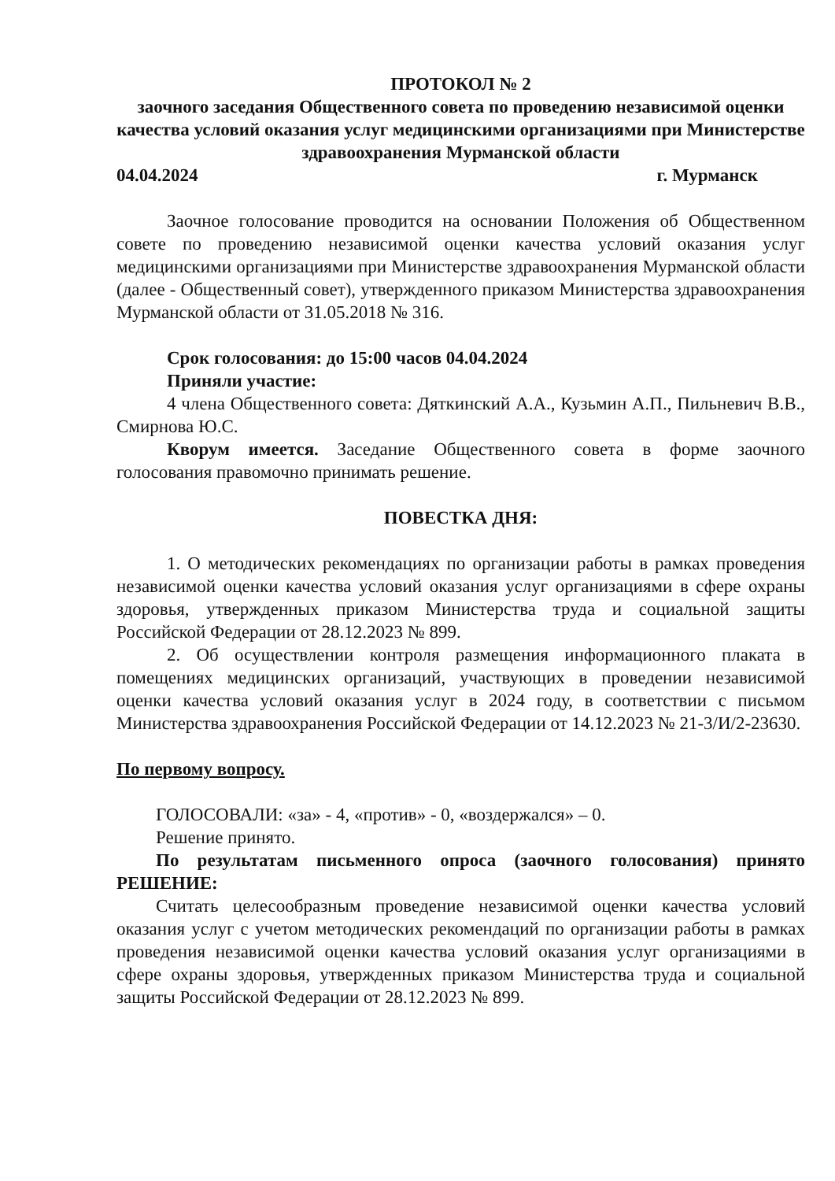ПРОТОКОЛ № 2
заочного заседания Общественного совета по проведению независимой оценки качества условий оказания услуг медицинскими организациями при Министерстве здравоохранения Мурманской области
04.04.2024 г. Мурманск
Заочное голосование проводится на основании Положения об Общественном совете по проведению независимой оценки качества условий оказания услуг медицинскими организациями при Министерстве здравоохранения Мурманской области (далее - Общественный совет), утвержденного приказом Министерства здравоохранения Мурманской области от 31.05.2018 № 316.
Срок голосования: до 15:00 часов 04.04.2024
Приняли участие:
4 члена Общественного совета: Дяткинский А.А., Кузьмин А.П., Пильневич В.В., Смирнова Ю.С.
Кворум имеется. Заседание Общественного совета в форме заочного голосования правомочно принимать решение.
ПОВЕСТКА ДНЯ:
1. О методических рекомендациях по организации работы в рамках проведения независимой оценки качества условий оказания услуг организациями в сфере охраны здоровья, утвержденных приказом Министерства труда и социальной защиты Российской Федерации от 28.12.2023 № 899.
2. Об осуществлении контроля размещения информационного плаката в помещениях медицинских организаций, участвующих в проведении независимой оценки качества условий оказания услуг в 2024 году, в соответствии с письмом Министерства здравоохранения Российской Федерации от 14.12.2023 № 21-3/И/2-23630.
По первому вопросу.
ГОЛОСОВАЛИ: «за» - 4, «против» - 0, «воздержался» – 0.
Решение принято.
По результатам письменного опроса (заочного голосования) принято РЕШЕНИЕ:
Считать целесообразным проведение независимой оценки качества условий оказания услуг с учетом методических рекомендаций по организации работы в рамках проведения независимой оценки качества условий оказания услуг организациями в сфере охраны здоровья, утвержденных приказом Министерства труда и социальной защиты Российской Федерации от 28.12.2023 № 899.